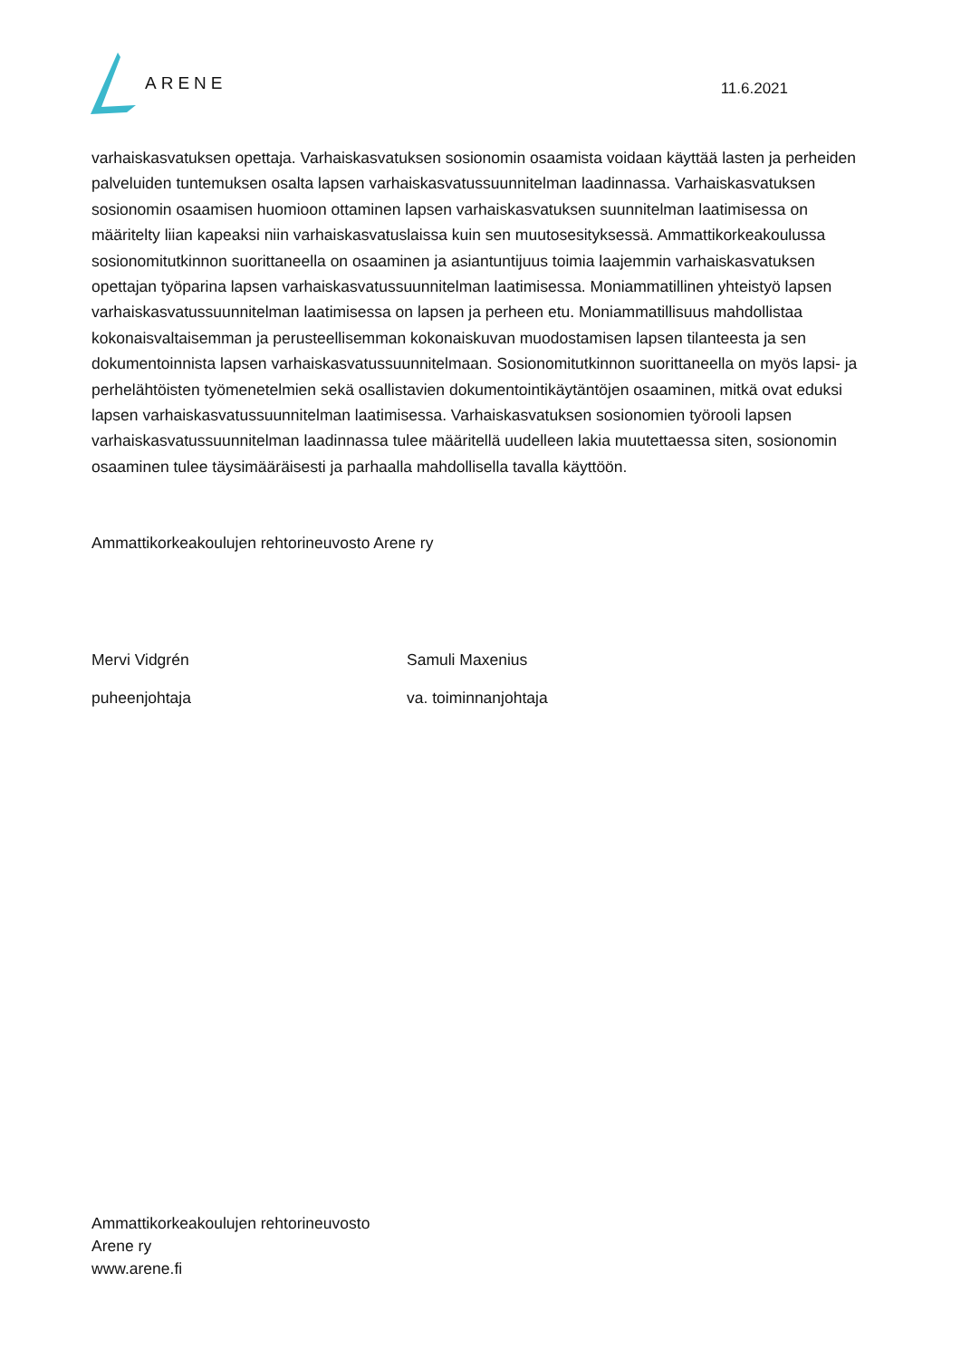ARENE
11.6.2021
varhaiskasvatuksen opettaja. Varhaiskasvatuksen sosionomin osaamista voidaan käyttää lasten ja perheiden palveluiden tuntemuksen osalta lapsen varhaiskasvatussuunnitelman laadinnassa. Varhaiskasvatuksen sosionomin osaamisen huomioon ottaminen lapsen varhaiskasvatuksen suunnitelman laatimisessa on määritelty liian kapeaksi niin varhaiskasvatuslaissa kuin sen muutosesityksessä. Ammattikorkeakoulussa sosionomitutkinnon suorittaneella on osaaminen ja asiantuntijuus toimia laajemmin varhaiskasvatuksen opettajan työparina lapsen varhaiskasvatussuunnitelman laatimisessa. Moniammatillinen yhteistyö lapsen varhaiskasvatussuunnitelman laatimisessa on lapsen ja perheen etu. Moniammatillisuus mahdollistaa kokonaisvaltaisemman ja perusteellisemman kokonaiskuvan muodostamisen lapsen tilanteesta ja sen dokumentoinnista lapsen varhaiskasvatussuunnitelmaan. Sosionomitutkinnon suorittaneella on myös lapsi- ja perhelähtöisten työmenetelmien sekä osallistavien dokumentointikäytäntöjen osaaminen, mitkä ovat eduksi lapsen varhaiskasvatussuunnitelman laatimisessa. Varhaiskasvatuksen sosionomien työrooli lapsen varhaiskasvatussuunnitelman laadinnassa tulee määritellä uudelleen lakia muutettaessa siten, sosionomin osaaminen tulee täysimääräisesti ja parhaalla mahdollisella tavalla käyttöön.
Ammattikorkeakoulujen rehtorineuvosto Arene ry
Mervi Vidgrén Samuli Maxenius
puheenjohtaja va. toiminnanjohtaja
Ammattikorkeakoulujen rehtorineuvosto
Arene ry
www.arene.fi